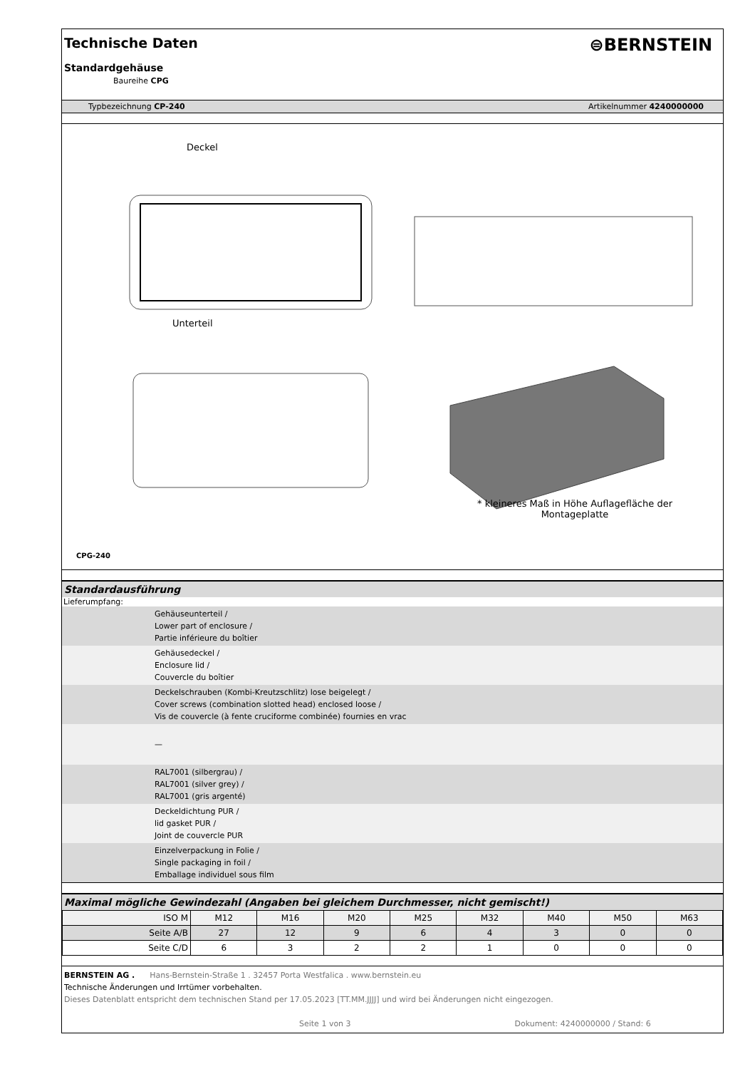Technische Daten
⊜BERNSTEIN
Standardgehäuse
Baureihe CPG
Typbezeichnung CP-240 Artikelnummer 4240000000
Deckel
Unterteil
* kleineres Maß in Höhe Auflagefläche der Montageplatte
CPG-240
Standardausführung
Lieferumpfang:
Gehäuseunterteil /
Lower part of enclosure /
Partie inférieure du boîtier
Gehäusedeckel /
Enclosure lid /
Couvercle du boîtier
Deckelschrauben (Kombi-Kreutzschlitz) lose beigelegt /
Cover screws (combination slotted head) enclosed loose /
Vis de couvercle (à fente cruciforme combinée) fournies en vrac
—
RAL7001 (silbergrau) /
RAL7001 (silver grey) /
RAL7001 (gris argenté)
Deckeldichtung PUR /
lid gasket PUR /
Joint de couvercle PUR
Einzelverpackung in Folie /
Single packaging in foil /
Emballage individuel sous film
Maximal mögliche Gewindezahl (Angaben bei gleichem Durchmesser, nicht gemischt!)
| ISO M | M12 | M16 | M20 | M25 | M32 | M40 | M50 | M63 |
| Seite A/B | 27 | 12 | 9 | 6 | 4 | 3 | 0 | 0 |
| Seite C/D | 6 | 3 | 2 | 2 | 1 | 0 | 0 | 0 |
BERNSTEIN AG . Hans-Bernstein-Straße 1 . 32457 Porta Westfalica . www.bernstein.eu
Technische Änderungen und Irrtümer vorbehalten.
Dieses Datenblatt entspricht dem technischen Stand per 17.05.2023 [TT.MM.JJJJ] und wird bei Änderungen nicht eingezogen.
Seite 1 von 3 Dokument: 4240000000 / Stand: 6